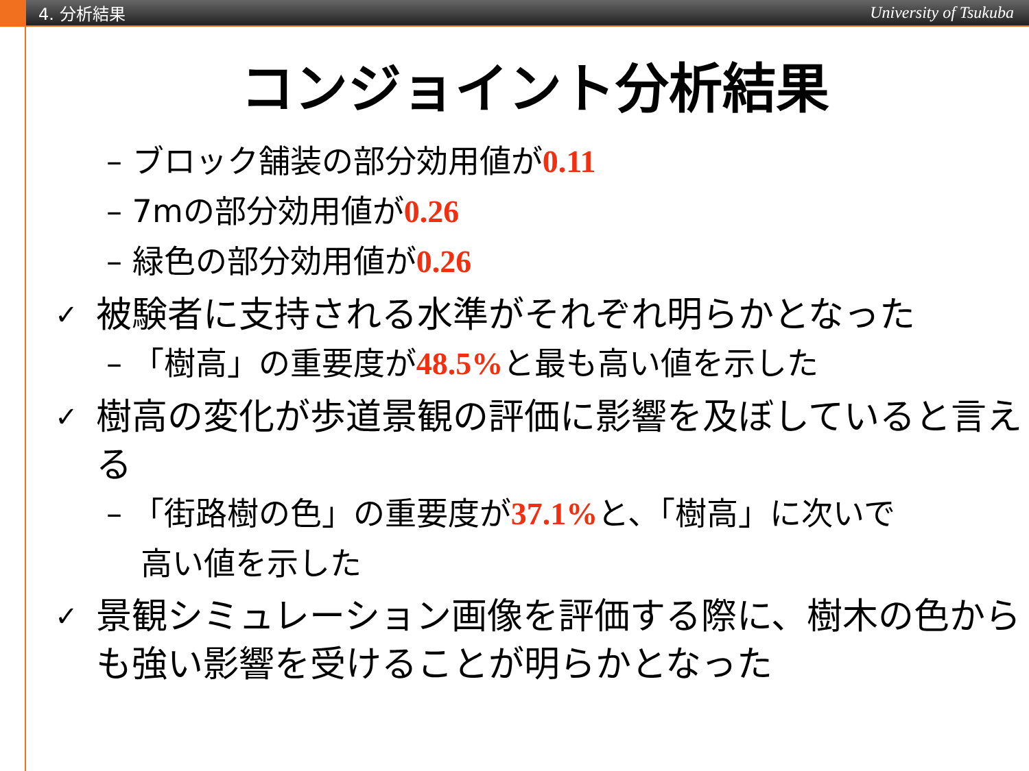4. 分析結果 University of Tsukuba
コンジョイント分析結果
– ブロック舗装の部分効用値が0.11
– 7mの部分効用値が0.26
– 緑色の部分効用値が0.26
✓ 被験者に支持される水準がそれぞれ明らかとなった
– 「樹高」の重要度が48.5% と最も高い値を示した
✓ 樹高の変化が歩道景観の評価に影響を及ぼしていると言える
– 「街路樹の色」の重要度が37.1% と、「樹高」に次いで
高い値を示した
✓ 景観シミュレーション画像を評価する際に、樹木の色からも強い影響を受けることが明らかとなった